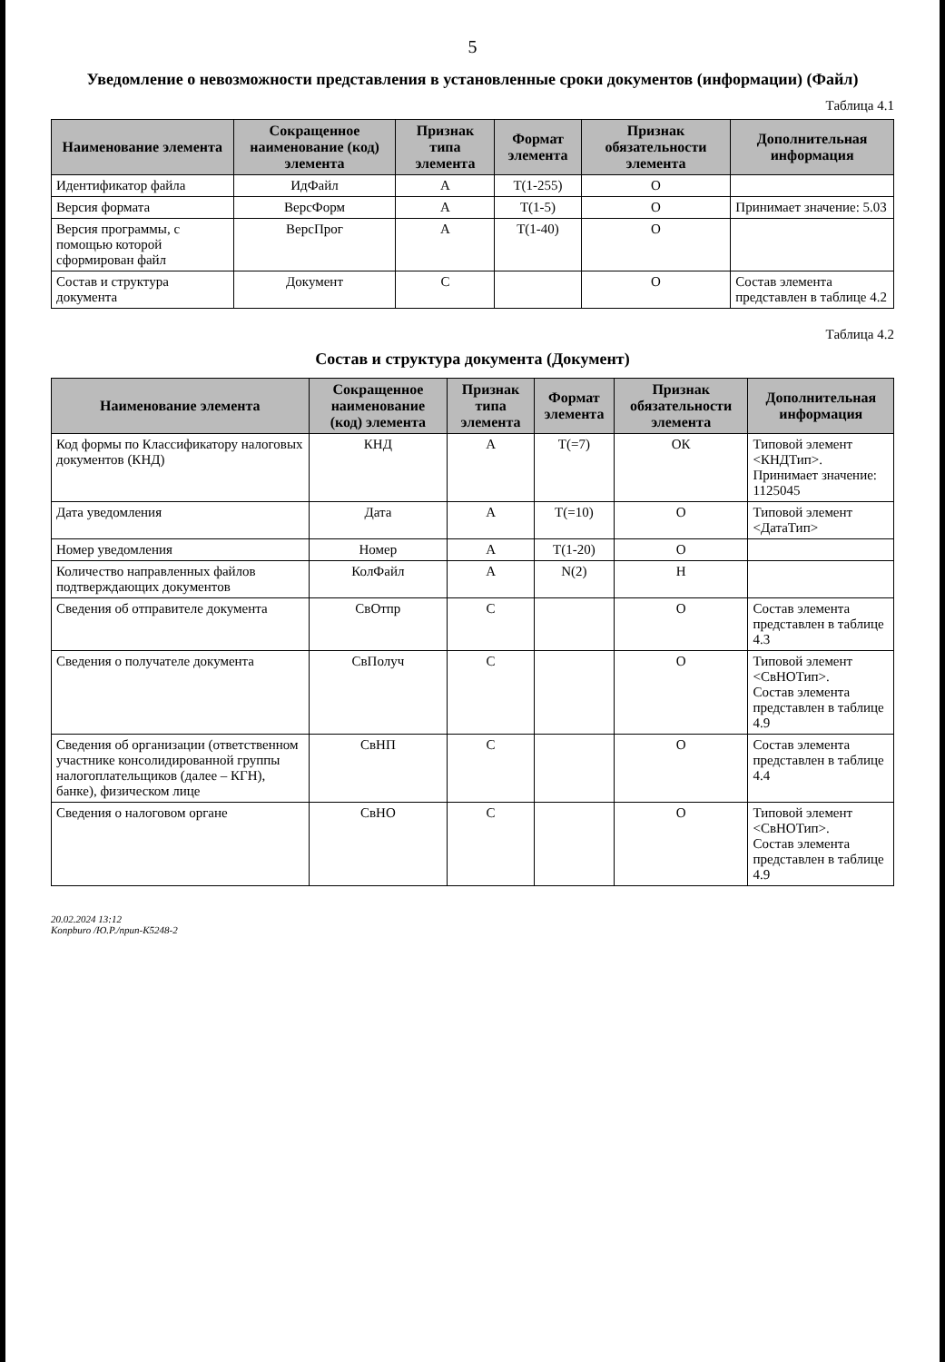5
Уведомление о невозможности представления в установленные сроки документов (информации) (Файл)
Таблица 4.1
| Наименование элемента | Сокращенное наименование (код) элемента | Признак типа элемента | Формат элемента | Признак обязательности элемента | Дополнительная информация |
| --- | --- | --- | --- | --- | --- |
| Идентификатор файла | ИдФайл | А | T(1-255) | О | |
| Версия формата | ВерсФорм | А | T(1-5) | О | Принимает значение: 5.03 |
| Версия программы, с помощью которой сформирован файл | ВерсПрог | А | T(1-40) | О | |
| Состав и структура документа | Документ | С | | О | Состав элемента представлен в таблице 4.2 |
Таблица 4.2
Состав и структура документа (Документ)
| Наименование элемента | Сокращенное наименование (код) элемента | Признак типа элемента | Формат элемента | Признак обязательности элемента | Дополнительная информация |
| --- | --- | --- | --- | --- | --- |
| Код формы по Классификатору налоговых документов (КНД) | КНД | А | T(=7) | ОК | Типовой элемент <КНДТип>. Принимает значение: 1125045 |
| Дата уведомления | Дата | А | T(=10) | О | Типовой элемент <ДатаТип> |
| Номер уведомления | Номер | А | T(1-20) | О | |
| Количество направленных файлов подтверждающих документов | КолФайл | А | N(2) | Н | |
| Сведения об отправителе документа | СвОтпр | С | | О | Состав элемента представлен в таблице 4.3 |
| Сведения о получателе документа | СвПолуч | С | | О | Типовой элемент <СвНОТип>. Состав элемента представлен в таблице 4.9 |
| Сведения об организации (ответственном участнике консолидированной группы налогоплательщиков (далее – КГН), банке), физическом лице | СвНП | С | | О | Состав элемента представлен в таблице 4.4 |
| Сведения о налоговом органе | СвНО | С | | О | Типовой элемент <СвНОТип>. Состав элемента представлен в таблице 4.9 |
20.02.2024 13:12
Konpburo /Ю.Р./приn-K5248-2